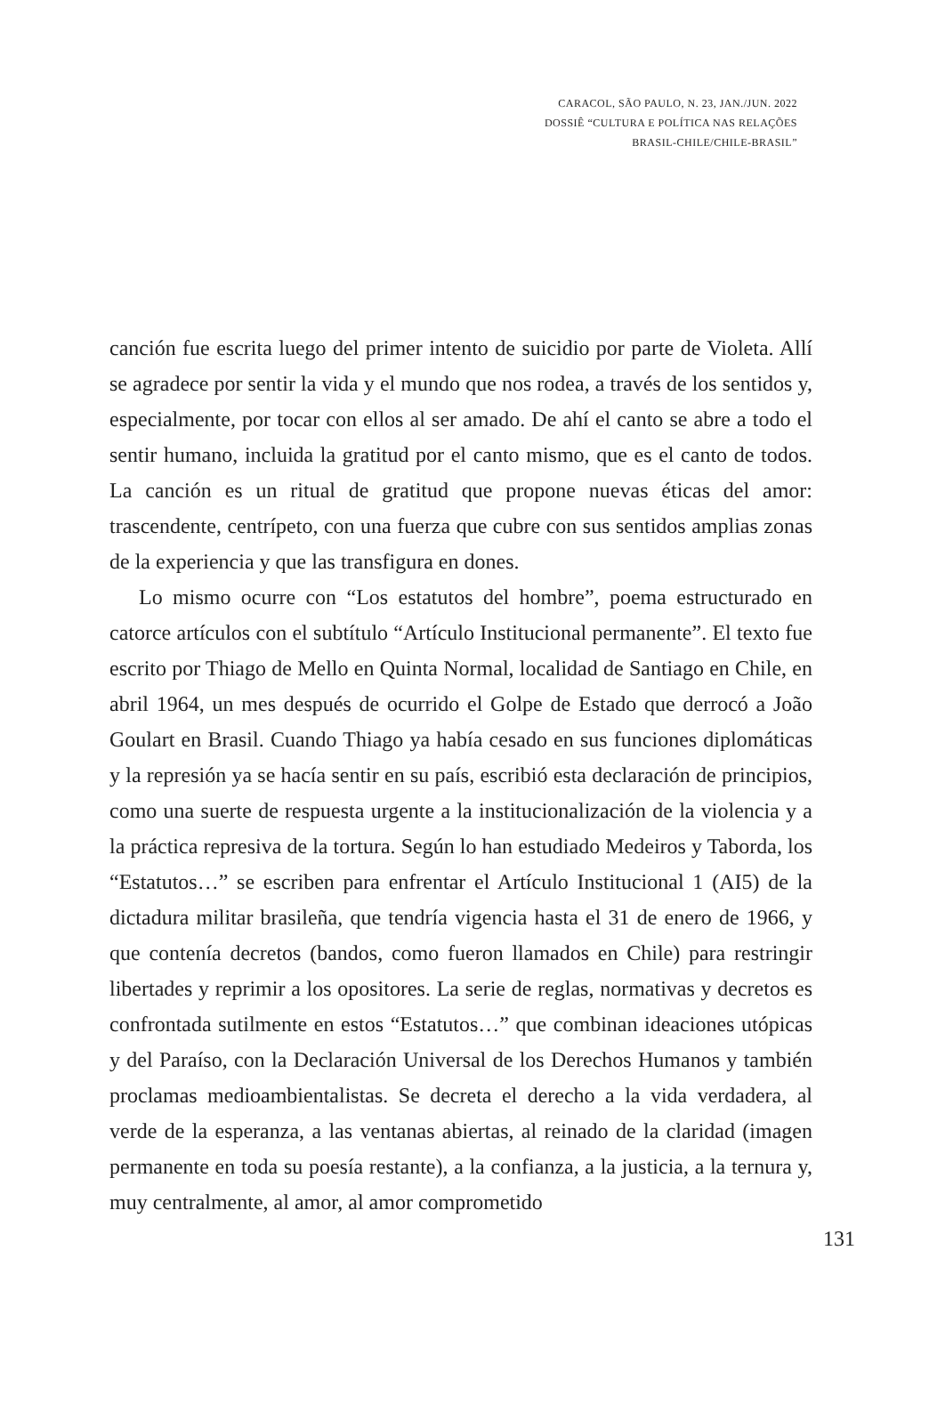CARACOL, SÃO PAULO, N. 23, JAN./JUN. 2022
DOSSIÊ “CULTURA E POLÍTICA NAS RELAÇÕES
BRASIL-CHILE/CHILE-BRASIL”
canción fue escrita luego del primer intento de suicidio por parte de Violeta. Allí se agradece por sentir la vida y el mundo que nos rodea, a través de los sentidos y, especialmente, por tocar con ellos al ser amado. De ahí el canto se abre a todo el sentir humano, incluida la gratitud por el canto mismo, que es el canto de todos. La canción es un ritual de gratitud que propone nuevas éticas del amor: trascendente, centrípeto, con una fuerza que cubre con sus sentidos amplias zonas de la experiencia y que las transfigura en dones.
Lo mismo ocurre con “Los estatutos del hombre”, poema estructurado en catorce artículos con el subtítulo “Artículo Institucional permanente”. El texto fue escrito por Thiago de Mello en Quinta Normal, localidad de Santiago en Chile, en abril 1964, un mes después de ocurrido el Golpe de Estado que derrocó a João Goulart en Brasil. Cuando Thiago ya había cesado en sus funciones diplomáticas y la represión ya se hacía sentir en su país, escribió esta declaración de principios, como una suerte de respuesta urgente a la institucionalización de la violencia y a la práctica represiva de la tortura. Según lo han estudiado Medeiros y Taborda, los “Estatutos…” se escriben para enfrentar el Artículo Institucional 1 (AI5) de la dictadura militar brasileña, que tendría vigencia hasta el 31 de enero de 1966, y que contenía decretos (bandos, como fueron llamados en Chile) para restringir libertades y reprimir a los opositores. La serie de reglas, normativas y decretos es confrontada sutilmente en estos “Estatutos…” que combinan ideaciones utópicas y del Paraíso, con la Declaración Universal de los Derechos Humanos y también proclamas medioambientalistas. Se decreta el derecho a la vida verdadera, al verde de la esperanza, a las ventanas abiertas, al reinado de la claridad (imagen permanente en toda su poesía restante), a la confianza, a la justicia, a la ternura y, muy centralmente, al amor, al amor comprometido
131